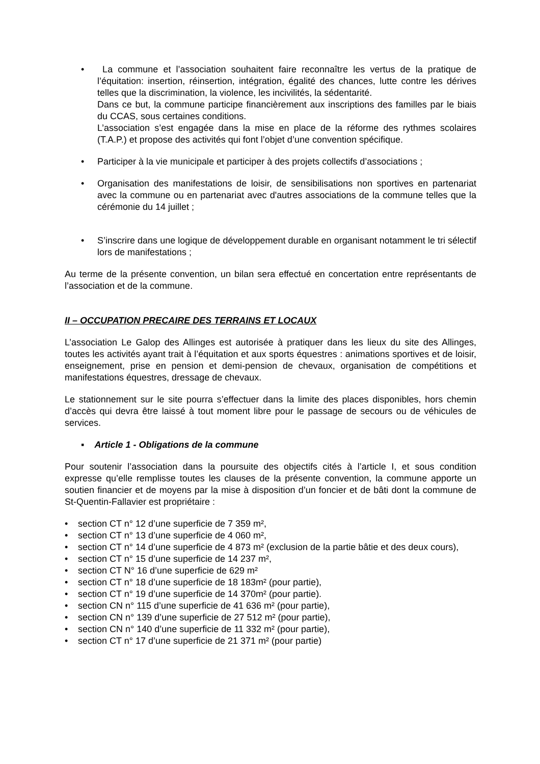• La commune et l’association souhaitent faire reconnaître les vertus de la pratique de l’équitation: insertion, réinsertion, intégration, égalité des chances, lutte contre les dérives telles que la discrimination, la violence, les incivilités, la sédentarité.
Dans ce but, la commune participe financièrement aux inscriptions des familles par le biais du CCAS, sous certaines conditions.
L’association s’est engagée dans la mise en place de la réforme des rythmes scolaires (T.A.P.) et propose des activités qui font l’objet d’une convention spécifique.
• Participer à la vie municipale et participer à des projets collectifs d’associations ;
• Organisation des manifestations de loisir, de sensibilisations non sportives en partenariat avec la commune ou en partenariat avec d'autres associations de la commune telles que la cérémonie du 14 juillet ;
• S’inscrire dans une logique de développement durable en organisant notamment le tri sélectif lors de manifestations ;
Au terme de la présente convention, un bilan sera effectué en concertation entre représentants de l’association et de la commune.
II – OCCUPATION PRECAIRE DES TERRAINS ET LOCAUX
L’association Le Galop des Allinges est autorisée à pratiquer dans les lieux du site des Allinges, toutes les activités ayant trait à l’équitation et aux sports équestres : animations sportives et de loisir, enseignement, prise en pension et demi-pension de chevaux, organisation de compétitions et manifestations équestres, dressage de chevaux.
Le stationnement sur le site pourra s’effectuer dans la limite des places disponibles, hors chemin d’accès qui devra être laissé à tout moment libre pour le passage de secours ou de véhicules de services.
▪ Article 1 - Obligations de la commune
Pour soutenir l’association dans la poursuite des objectifs cités à l’article I, et sous condition expresse qu’elle remplisse toutes les clauses de la présente convention, la commune apporte un soutien financier et de moyens par la mise à disposition d’un foncier et de bâti dont la commune de St-Quentin-Fallavier est propriétaire :
• section CT n° 12 d’une superficie de 7 359 m²,
• section CT n° 13 d’une superficie de 4 060 m²,
• section CT n° 14 d’une superficie de 4 873 m² (exclusion de la partie bâtie et des deux cours),
• section CT n° 15 d’une superficie de 14 237 m²,
• section CT N° 16 d’une superficie de 629 m²
• section CT n° 18 d’une superficie de 18 183m² (pour partie),
• section CT n° 19 d’une superficie de 14 370m² (pour partie).
• section CN n° 115 d’une superficie de 41 636 m² (pour partie),
• section CN n° 139 d’une superficie de 27 512 m² (pour partie),
• section CN n° 140 d’une superficie de 11 332 m² (pour partie),
• section CT n° 17 d’une superficie de 21 371 m² (pour partie)